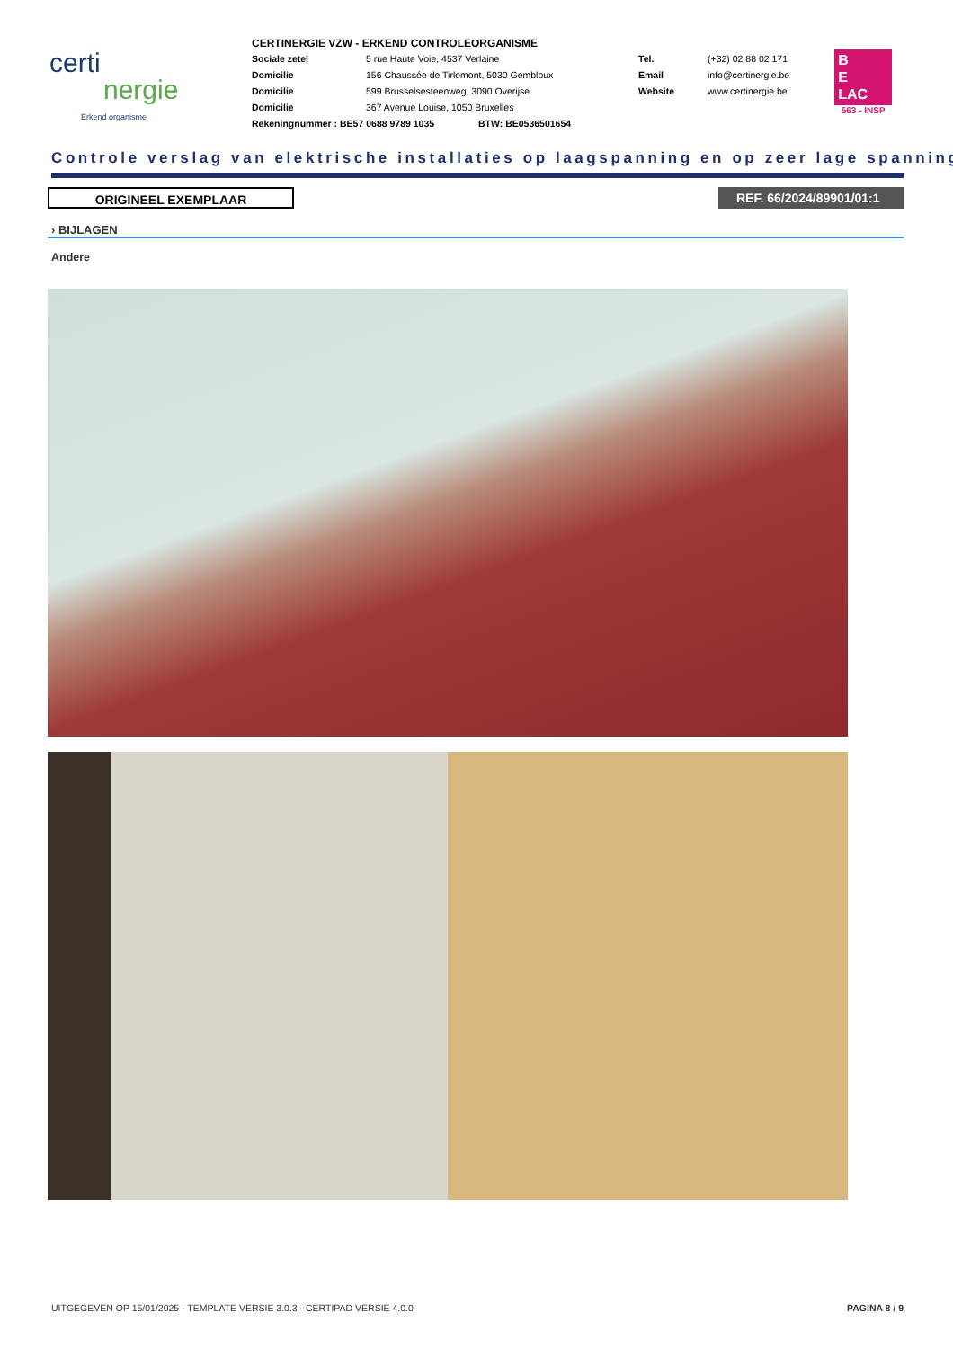certi
nergie
Erkend organisme
CERTINERGIE VZW - ERKEND CONTROLEORGANISME
Sociale zetel 5 rue Haute Voie, 4537 Verlaine
Domicilie 156 Chaussée de Tirlemont, 5030 Gembloux
Domicilie 599 Brusselsesteenweg, 3090 Overijse
Domicilie 367 Avenue Louise, 1050 Bruxelles
Rekeningnummer : BE57 0688 9789 1035 BTW: BE0536501654
Tel. (+32) 02 88 02 171
Email info@certinergie.be
Website www.certinergie.be
B
E
LAC
563 - INSP
Controle verslag van elektrische installaties op laagspanning en op zeer lage spanning
ORIGINEEL EXEMPLAAR REF. 66/2024/89901/01:1
› BIJLAGEN
Andere
UITGEGEVEN OP 15/01/2025 - TEMPLATE VERSIE 3.0.3 - CERTIPAD VERSIE 4.0.0 PAGINA 8 / 9